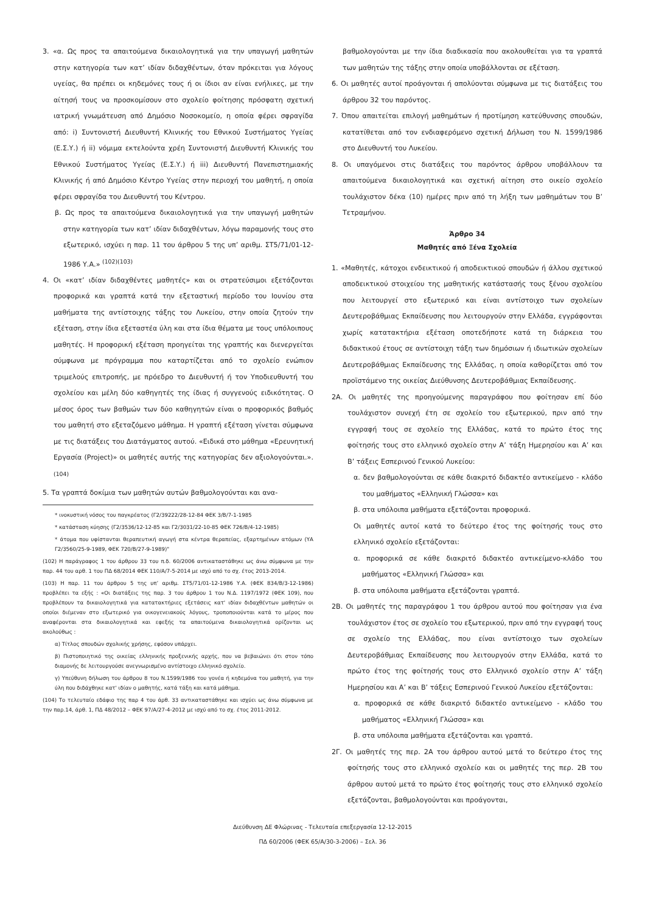3. «α. Ως προς τα απαιτούμενα δικαιολογητικά για την υπαγωγή μαθητών στην κατηγορία των κατ’ ιδίαν διδαχθέντων, όταν πρόκειται για λόγους υγείας, θα πρέπει οι κηδεμόνες τους ή οι ίδιοι αν είναι ενήλικες, με την αίτησή τους να προσκομίσουν στο σχολείο φοίτησης πρόσφατη σχετική ιατρική γνωμάτευση από Δημόσιο Νοσοκομείο, η οποία φέρει σφραγίδα από: i) Συντονιστή Διευθυντή Κλινικής του Εθνικού Συστήματος Υγείας (Ε.Σ.Υ.) ή ii) νόμιμα εκτελούντα χρέη Συντονιστή Διευθυντή Κλινικής του Εθνικού Συστήματος Υγείας (Ε.Σ.Υ.) ή iii) Διευθυντή Πανεπιστημιακής Κλινικής ή από Δημόσιο Κέντρο Υγείας στην περιοχή του μαθητή, η οποία φέρει σφραγίδα του Διευθυντή του Κέντρου.
β. Ως προς τα απαιτούμενα δικαιολογητικά για την υπαγωγή μαθητών στην κατηγορία των κατ’ ιδίαν διδαχθέντων, λόγω παραμονής τους στο εξωτερικό, ισχύει η παρ. 11 του άρθρου 5 της υπ’ αριθμ. ΣΤ5/71/01-12-1986 Υ.Α.» <sup>(102)(103)</sup>
4. Οι «κατ’ ιδίαν διδαχθέντες μαθητές» και οι στρατεύσιμοι εξετάζονται προφορικά και γραπτά κατά την εξεταστική περίοδο του Ιουνίου στα μαθήματα της αντίστοιχης τάξης του Λυκείου, στην οποία ζητούν την εξέταση, στην ίδια εξεταστέα ύλη και στα ίδια θέματα με τους υπόλοιπους μαθητές. Η προφορική εξέταση προηγείται της γραπτής και διενεργείται σύμφωνα με πρόγραμμα που καταρτίζεται από το σχολείο ενώπιον τριμελούς επιτροπής, με πρόεδρο το Διευθυντή ή τον Υποδιευθυντή του σχολείου και μέλη δύο καθηγητές της ίδιας ή συγγενούς ειδικότητας. Ο μέσος όρος των βαθμών των δύο καθηγητών είναι ο προφορικός βαθμός του μαθητή στο εξεταζόμενο μάθημα. Η γραπτή εξέταση γίνεται σύμφωνα με τις διατάξεις του Διατάγματος αυτού. «Ειδικά στο μάθημα «Ερευνητική Εργασία (Project)» οι μαθητές αυτής της κατηγορίας δεν αξιολογούνται.». <sup>(104)</sup>
5. Τα γραπτά δοκίμια των μαθητών αυτών βαθμολογούνται και ανα-
* ινοκυστική νόσος του παγκρέατος (Γ2/39222/28-12-84 ΦΕΚ 3/Β/7-1-1985
* κατάσταση κύησης (Γ2/3536/12-12-85 και Γ2/3031/22-10-85 ΦΕΚ 726/Β/4-12-1985)
* άτομα που υφίστανται θεραπευτική αγωγή στα κέντρα θεραπείας, εξαρτημένων ατόμων (ΥΑ Γ2/3560/25-9-1989, ΦΕΚ 720/Β/27-9-1989)"
(102) Η παράγραφος 1 του άρθρου 33 του π.δ. 60/2006 αντικαταστάθηκε ως άνω σύμφωνα με την παρ. 44 του αρθ. 1 του ΠΔ 68/2014 ΦΕΚ 110/Α/7-5-2014 με ισχύ από το σχ. έτος 2013-2014.
(103) Η παρ. 11 του άρθρου 5 της υπ’ αριθμ. ΣΤ5/71/01-12-1986 Υ.Α. (ΦΕΚ 834/Β/3-12-1986) προβλέπει τα εξής : «Οι διατάξεις της παρ. 3 του άρθρου 1 του Ν.Δ. 1197/1972 (ΦΕΚ 109), που προβλέπουν τα δικαιολογητικά για κατατακτήριες εξετάσεις κατ' ιδίαν διδαχθέντων μαθητών οι οποίοι διέμεναν στο εξωτερικό για οικογενειακούς λόγους, τροποποιούνται κατά το μέρος που αναφέρονται στα δικαιολογητικά και εφεξής τα απαιτούμενα δικαιολογητικά ορίζονται ως ακολούθως :
α) Τίτλος σπουδών σχολικής χρήσης, εφόσον υπάρχει.
β) Πιστοποιητικό της οικείας ελληνικής προξενικής αρχής, που να βεβαιώνει ότι στον τόπο διαμονής δε λειτουργούσε ανεγνωρισμένο αντίστοιχο ελληνικό σχολείο.
γ) Υπεύθυνη δήλωση του άρθρου 8 του Ν.1599/1986 του γονέα ή κηδεμόνα του μαθητή, για την ύλη που διδάχθηκε κατ' ιδίαν ο μαθητής, κατά τάξη και κατά μάθημα.
(104) Το τελευταίο εδάφιο της παρ 4 του άρθ. 33 αντικαταστάθηκε και ισχύει ως άνω σύμφωνα με την παρ.14, άρθ. 1, ΠΔ 48/2012 – ΦΕΚ 97/Α/27-4-2012 με ισχύ από το σχ. έτος 2011-2012.
βαθμολογούνται με την ίδια διαδικασία που ακολουθείται για τα γραπτά των μαθητών της τάξης στην οποία υποβάλλονται σε εξέταση.
6. Οι μαθητές αυτοί προάγονται ή απολύονται σύμφωνα με τις διατάξεις του άρθρου 32 του παρόντος.
7. Όπου απαιτείται επιλογή μαθημάτων ή προτίμηση κατεύθυνσης σπουδών, κατατίθεται από τον ενδιαφερόμενο σχετική Δήλωση του Ν. 1599/1986 στο Διευθυντή του Λυκείου.
8. Οι υπαγόμενοι στις διατάξεις του παρόντος άρθρου υποβάλλουν τα απαιτούμενα δικαιολογητικά και σχετική αίτηση στο οικείο σχολείο τουλάχιστον δέκα (10) ημέρες πριν από τη λήξη των μαθημάτων του Β’ Τετραμήνου.
Άρθρο 34
Μαθητές από Ξένα Σχολεία
1. «Μαθητές, κάτοχοι ενδεικτικού ή αποδεικτικού σπουδών ή άλλου σχετικού αποδεικτικού στοιχείου της μαθητικής κατάστασής τους ξένου σχολείου που λειτουργεί στο εξωτερικό και είναι αντίστοιχο των σχολείων Δευτεροβάθμιας Εκπαίδευσης που λειτουργούν στην Ελλάδα, εγγράφονται χωρίς κατατακτήρια εξέταση οποτεδήποτε κατά τη διάρκεια του διδακτικού έτους σε αντίστοιχη τάξη των δημόσιων ή ιδιωτικών σχολείων Δευτεροβάθμιας Εκπαίδευσης της Ελλάδας, η οποία καθορίζεται από τον προϊστάμενο της οικείας Διεύθυνσης Δευτεροβάθμιας Εκπαίδευσης.
2Α. Οι μαθητές της προηγούμενης παραγράφου που φοίτησαν επί δύο τουλάχιστον συνεχή έτη σε σχολείο του εξωτερικού, πριν από την εγγραφή τους σε σχολείο της Ελλάδας, κατά το πρώτο έτος της φοίτησής τους στο ελληνικό σχολείο στην Α’ τάξη Ημερησίου και Α’ και Β’ τάξεις Εσπερινού Γενικού Λυκείου:
α. δεν βαθμολογούνται σε κάθε διακριτό διδακτέο αντικείμενο - κλάδο του μαθήματος «Ελληνική Γλώσσα» και
β. στα υπόλοιπα μαθήματα εξετάζονται προφορικά.
Οι μαθητές αυτοί κατά το δεύτερο έτος της φοίτησής τους στο ελληνικό σχολείο εξετάζονται:
α. προφορικά σε κάθε διακριτό διδακτέο αντικείμενο-κλάδο του μαθήματος «Ελληνική Γλώσσα» και
β. στα υπόλοιπα μαθήματα εξετάζονται γραπτά.
2Β. Οι μαθητές της παραγράφου 1 του άρθρου αυτού που φοίτησαν για ένα τουλάχιστον έτος σε σχολείο του εξωτερικού, πριν από την εγγραφή τους σε σχολείο της Ελλάδας, που είναι αντίστοιχο των σχολείων Δευτεροβάθμιας Εκπαίδευσης που λειτουργούν στην Ελλάδα, κατά το πρώτο έτος της φοίτησής τους στο Ελληνικό σχολείο στην Α’ τάξη Ημερησίου και Α’ και Β’ τάξεις Εσπερινού Γενικού Λυκείου εξετάζονται:
α. προφορικά σε κάθε διακριτό διδακτέο αντικείμενο - κλάδο του μαθήματος «Ελληνική Γλώσσα» και
β. στα υπόλοιπα μαθήματα εξετάζονται και γραπτά.
2Γ. Οι μαθητές της περ. 2Α του άρθρου αυτού μετά το δεύτερο έτος της φοίτησής τους στο ελληνικό σχολείο και οι μαθητές της περ. 2Β του άρθρου αυτού μετά το πρώτο έτος φοίτησής τους στο ελληνικό σχολείο εξετάζονται, βαθμολογούνται και προάγονται,
Διεύθυνση ΔΕ Φλώρινας - Τελευταία επεξεργασία 12-12-2015
ΠΔ 60/2006 (ΦΕΚ 65/Α/30-3-2006) – Σελ. 36